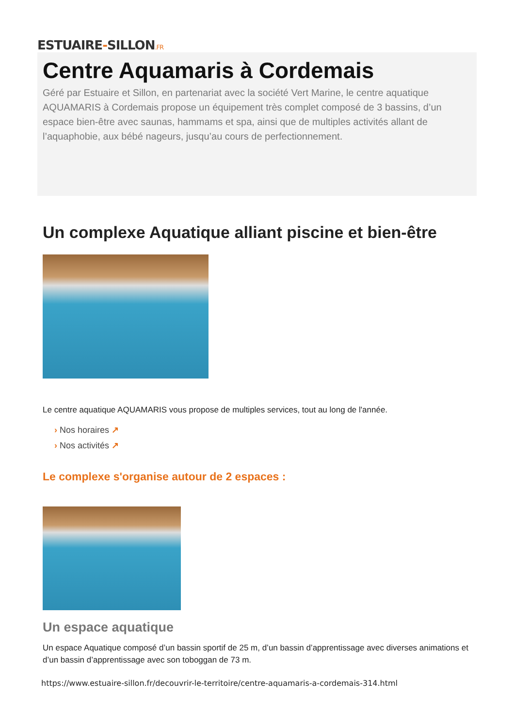ESTUAIRE-SILLON.FR
Centre Aquamaris à Cordemais
Géré par Estuaire et Sillon, en partenariat avec la société Vert Marine, le centre aquatique AQUAMARIS à Cordemais propose un équipement très complet composé de 3 bassins, d’un espace bien-être avec saunas, hammams et spa, ainsi que de multiples activités allant de l’aquaphobie, aux bébé nageurs, jusqu’au cours de perfectionnement.
Un complexe Aquatique alliant piscine et bien-être
Le centre aquatique AQUAMARIS vous propose de multiples services, tout au long de l'année.
› Nos horaires ↗
› Nos activités ↗
Le complexe s'organise autour de 2 espaces :
Un espace aquatique
Un espace Aquatique composé d’un bassin sportif de 25 m, d’un bassin d’apprentissage avec diverses animations et d’un bassin d’apprentissage avec son toboggan de 73 m.
https://www.estuaire-sillon.fr/decouvrir-le-territoire/centre-aquamaris-a-cordemais-314.html